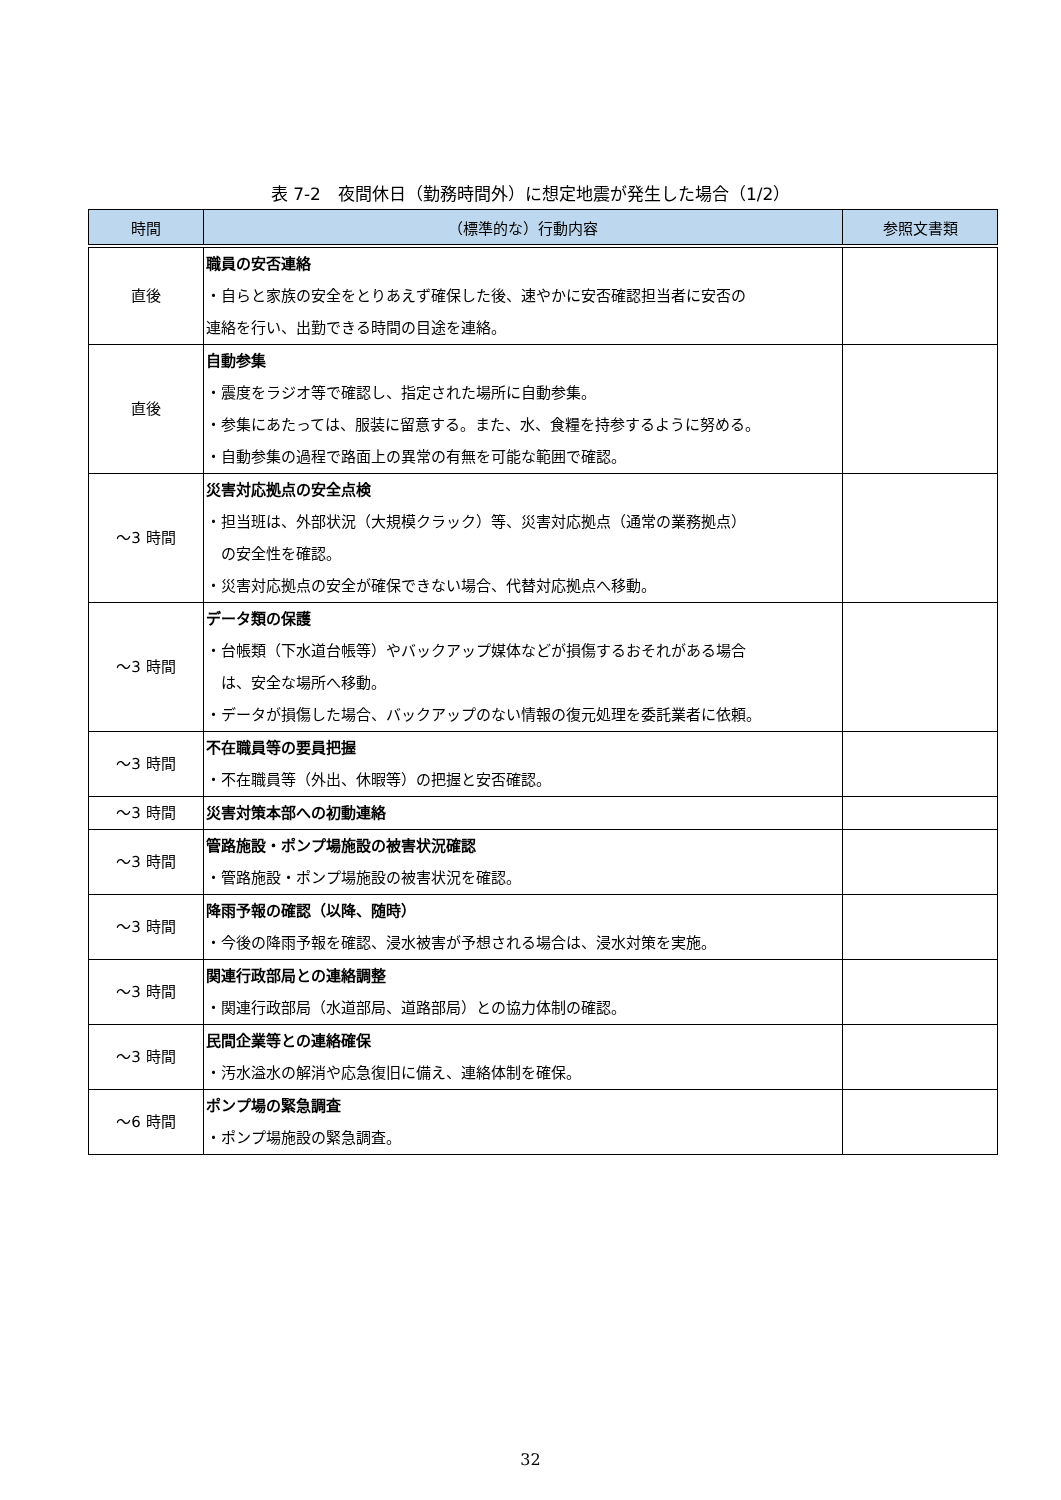表 7-2　夜間休日（勤務時間外）に想定地震が発生した場合（1/2）
| 時間 | （標準的な）行動内容 | 参照文書類 |
| --- | --- | --- |
| 直後 | 職員の安否連絡 ・自らと家族の安全をとりあえず確保した後、速やかに安否確認担当者に安否の 連絡を行い、出勤できる時間の目途を連絡。 | |
| 直後 | 自動参集 ・震度をラジオ等で確認し、指定された場所に自動参集。 ・参集にあたっては、服装に留意する。また、水、食糧を持参するように努める。 ・自動参集の過程で路面上の異常の有無を可能な範囲で確認。 | |
| ～3 時間 | 災害対応拠点の安全点検 ・担当班は、外部状況（大規模クラック）等、災害対応拠点（通常の業務拠点） の安全性を確認。 ・災害対応拠点の安全が確保できない場合、代替対応拠点へ移動。 | |
| ～3 時間 | データ類の保護 ・台帳類（下水道台帳等）やバックアップ媒体などが損傷するおそれがある場合 は、安全な場所へ移動。 ・データが損傷した場合、バックアップのない情報の復元処理を委託業者に依頼。 | |
| ～3 時間 | 不在職員等の要員把握 ・不在職員等（外出、休暇等）の把握と安否確認。 | |
| ～3 時間 | 災害対策本部への初動連絡 | |
| ～3 時間 | 管路施設・ポンプ場施設の被害状況確認 ・管路施設・ポンプ場施設の被害状況を確認。 | |
| ～3 時間 | 降雨予報の確認（以降、随時） ・今後の降雨予報を確認、浸水被害が予想される場合は、浸水対策を実施。 | |
| ～3 時間 | 関連行政部局との連絡調整 ・関連行政部局（水道部局、道路部局）との協力体制の確認。 | |
| ～3 時間 | 民間企業等との連絡確保 ・汚水溢水の解消や応急復旧に備え、連絡体制を確保。 | |
| ～6 時間 | ポンプ場の緊急調査 ・ポンプ場施設の緊急調査。 | |
32